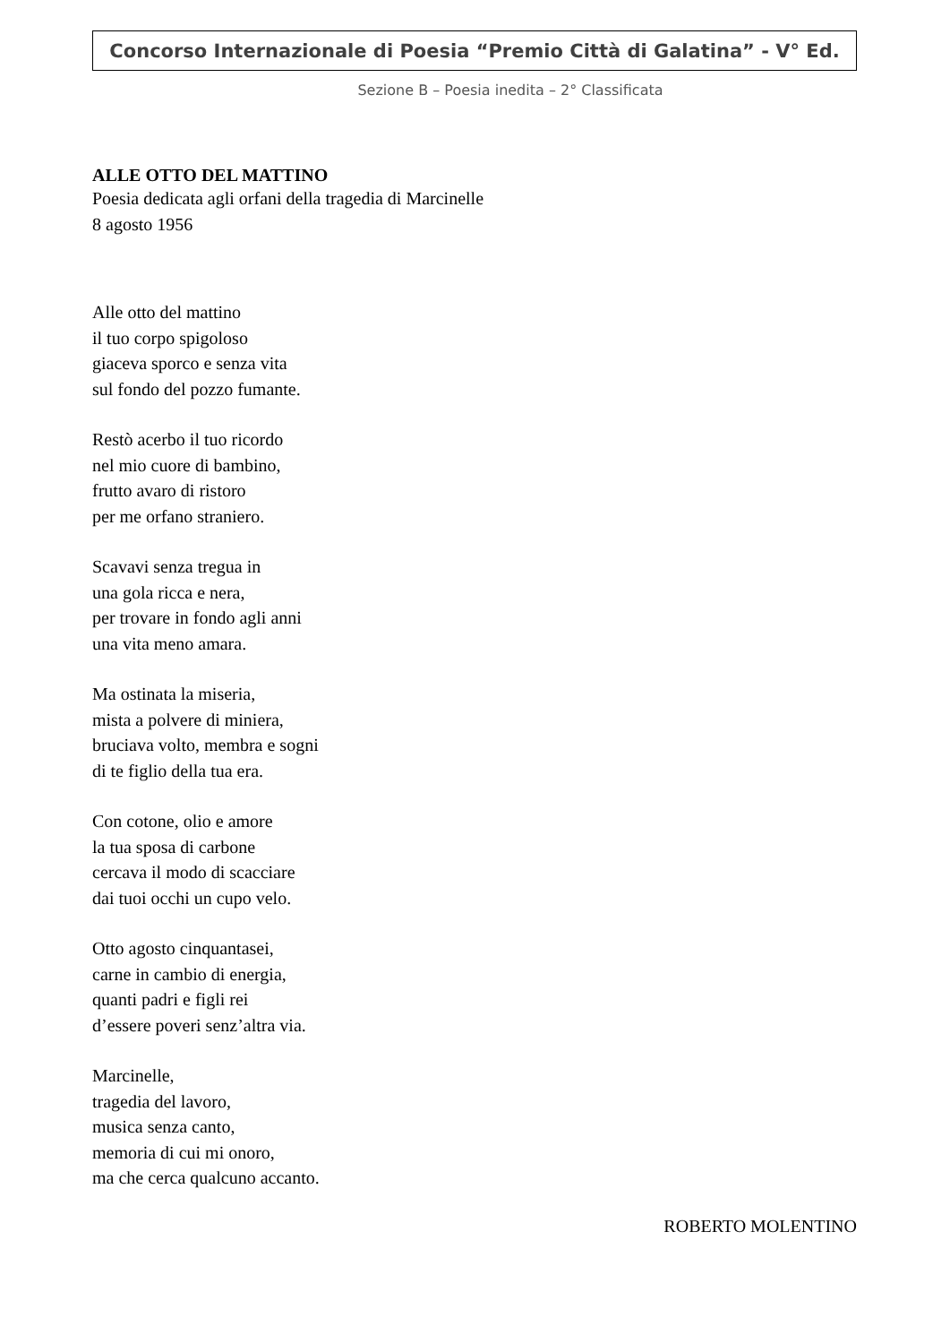Concorso Internazionale di Poesia “Premio Città di Galatina” - V° Ed.
Sezione B – Poesia inedita – 2° Classificata
ALLE OTTO DEL MATTINO
Poesia dedicata agli orfani della tragedia di Marcinelle
8 agosto 1956
Alle otto del mattino
il tuo corpo spigoloso
giaceva sporco e senza vita
sul fondo del pozzo fumante.
Restò acerbo il tuo ricordo
nel mio cuore di bambino,
frutto avaro di ristoro
per me orfano straniero.
Scavavi senza tregua in
una gola ricca e nera,
per trovare in fondo agli anni
una vita meno amara.
Ma ostinata la miseria,
mista a polvere di miniera,
bruciava volto, membra e sogni
di te figlio della tua era.
Con cotone, olio e amore
la tua sposa di carbone
cercava il modo di scacciare
dai tuoi occhi un cupo velo.
Otto agosto cinquantasei,
carne in cambio di energia,
quanti padri e figli rei
d’essere poveri senz’altra via.
Marcinelle,
tragedia del lavoro,
musica senza canto,
memoria di cui mi onoro,
ma che cerca qualcuno accanto.
ROBERTO MOLENTINO